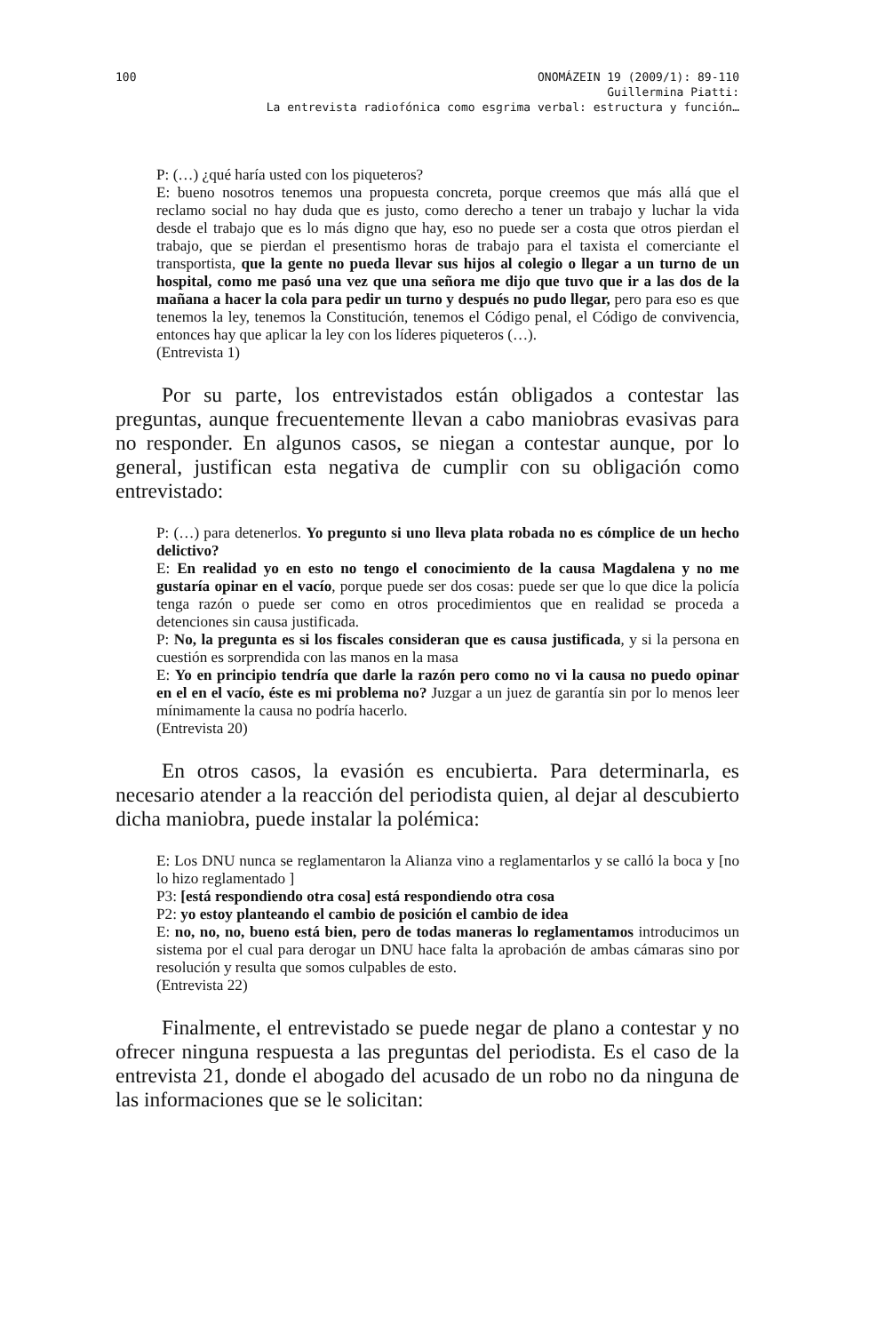100 ONOMÁZEIN 19 (2009/1): 89-110
Guillermina Piatti:
La entrevista radiofónica como esgrima verbal: estructura y función…
P: (…) ¿qué haría usted con los piqueteros?
E: bueno nosotros tenemos una propuesta concreta, porque creemos que más allá que el reclamo social no hay duda que es justo, como derecho a tener un trabajo y luchar la vida desde el trabajo que es lo más digno que hay, eso no puede ser a costa que otros pierdan el trabajo, que se pierdan el presentismo horas de trabajo para el taxista el comerciante el transportista, que la gente no pueda llevar sus hijos al colegio o llegar a un turno de un hospital, como me pasó una vez que una señora me dijo que tuvo que ir a las dos de la mañana a hacer la cola para pedir un turno y después no pudo llegar, pero para eso es que tenemos la ley, tenemos la Constitución, tenemos el Código penal, el Código de convivencia, entonces hay que aplicar la ley con los líderes piqueteros (…).
(Entrevista 1)
Por su parte, los entrevistados están obligados a contestar las preguntas, aunque frecuentemente llevan a cabo maniobras evasivas para no responder. En algunos casos, se niegan a contestar aunque, por lo general, justifican esta negativa de cumplir con su obligación como entrevistado:
P: (…) para detenerlos. Yo pregunto si uno lleva plata robada no es cómplice de un hecho delictivo?
E: En realidad yo en esto no tengo el conocimiento de la causa Magdalena y no me gustaría opinar en el vacío, porque puede ser dos cosas: puede ser que lo que dice la policía tenga razón o puede ser como en otros procedimientos que en realidad se proceda a detenciones sin causa justificada.
P: No, la pregunta es si los fiscales consideran que es causa justificada, y si la persona en cuestión es sorprendida con las manos en la masa
E: Yo en principio tendría que darle la razón pero como no vi la causa no puedo opinar en el en el vacío, éste es mi problema no? Juzgar a un juez de garantía sin por lo menos leer mínimamente la causa no podría hacerlo.
(Entrevista 20)
En otros casos, la evasión es encubierta. Para determinarla, es necesario atender a la reacción del periodista quien, al dejar al descubierto dicha maniobra, puede instalar la polémica:
E: Los DNU nunca se reglamentaron la Alianza vino a reglamentarlos y se calló la boca y [no lo hizo reglamentado ]
P3: [está respondiendo otra cosa] está respondiendo otra cosa
P2: yo estoy planteando el cambio de posición el cambio de idea
E: no, no, no, bueno está bien, pero de todas maneras lo reglamentamos introducimos un sistema por el cual para derogar un DNU hace falta la aprobación de ambas cámaras sino por resolución y resulta que somos culpables de esto.
(Entrevista 22)
Finalmente, el entrevistado se puede negar de plano a contestar y no ofrecer ninguna respuesta a las preguntas del periodista. Es el caso de la entrevista 21, donde el abogado del acusado de un robo no da ninguna de las informaciones que se le solicitan: